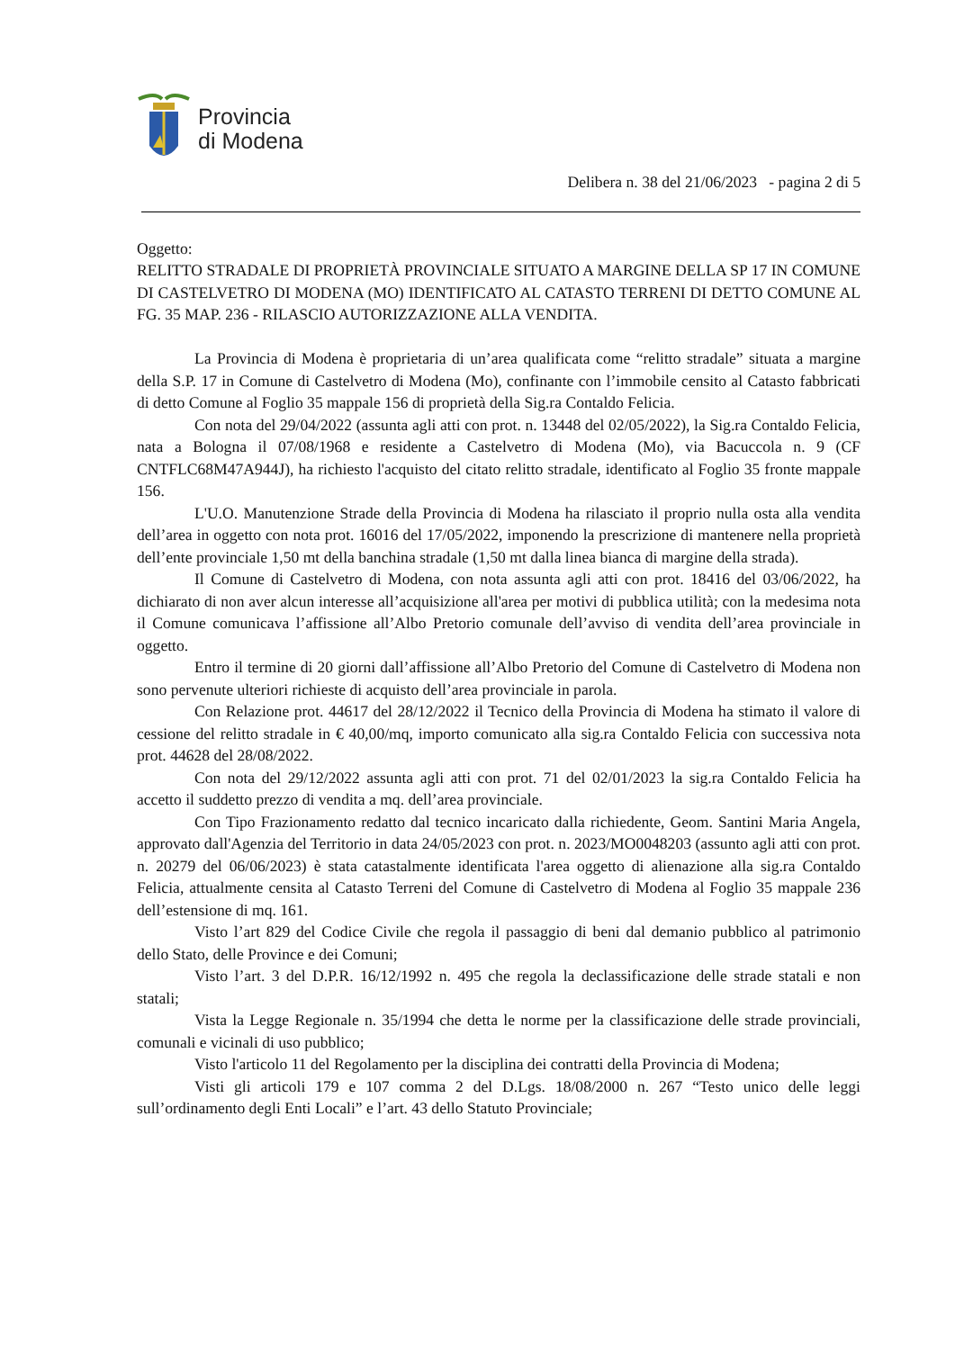Provincia
di Modena
Delibera n. 38 del 21/06/2023 - pagina 2 di 5
Oggetto:
RELITTO STRADALE DI PROPRIETÀ PROVINCIALE SITUATO A MARGINE DELLA SP 17 IN COMUNE DI CASTELVETRO DI MODENA (MO) IDENTIFICATO AL CATASTO TERRENI DI DETTO COMUNE AL FG. 35 MAP. 236 - RILASCIO AUTORIZZAZIONE ALLA VENDITA.
La Provincia di Modena è proprietaria di un’area qualificata come “relitto stradale” situata a margine della S.P. 17 in Comune di Castelvetro di Modena (Mo), confinante con l’immobile censito al Catasto fabbricati di detto Comune al Foglio 35 mappale 156 di proprietà della Sig.ra Contaldo Felicia.
Con nota del 29/04/2022 (assunta agli atti con prot. n. 13448 del 02/05/2022), la Sig.ra Contaldo Felicia, nata a Bologna il 07/08/1968 e residente a Castelvetro di Modena (Mo), via Bacuccola n. 9 (CF CNTFLC68M47A944J), ha richiesto l'acquisto del citato relitto stradale, identificato al Foglio 35 fronte mappale 156.
L'U.O. Manutenzione Strade della Provincia di Modena ha rilasciato il proprio nulla osta alla vendita dell’area in oggetto con nota prot. 16016 del 17/05/2022, imponendo la prescrizione di mantenere nella proprietà dell’ente provinciale 1,50 mt della banchina stradale (1,50 mt dalla linea bianca di margine della strada).
Il Comune di Castelvetro di Modena, con nota assunta agli atti con prot. 18416 del 03/06/2022, ha dichiarato di non aver alcun interesse all’acquisizione all'area per motivi di pubblica utilità; con la medesima nota il Comune comunicava l’affissione all’Albo Pretorio comunale dell’avviso di vendita dell’area provinciale in oggetto.
Entro il termine di 20 giorni dall’affissione all’Albo Pretorio del Comune di Castelvetro di Modena non sono pervenute ulteriori richieste di acquisto dell’area provinciale in parola.
Con Relazione prot. 44617 del 28/12/2022 il Tecnico della Provincia di Modena ha stimato il valore di cessione del relitto stradale in € 40,00/mq, importo comunicato alla sig.ra Contaldo Felicia con successiva nota prot. 44628 del 28/08/2022.
Con nota del 29/12/2022 assunta agli atti con prot. 71 del 02/01/2023 la sig.ra Contaldo Felicia ha accetto il suddetto prezzo di vendita a mq. dell’area provinciale.
Con Tipo Frazionamento redatto dal tecnico incaricato dalla richiedente, Geom. Santini Maria Angela, approvato dall'Agenzia del Territorio in data 24/05/2023 con prot. n. 2023/MO0048203 (assunto agli atti con prot. n. 20279 del 06/06/2023) è stata catastalmente identificata l'area oggetto di alienazione alla sig.ra Contaldo Felicia, attualmente censita al Catasto Terreni del Comune di Castelvetro di Modena al Foglio 35 mappale 236 dell’estensione di mq. 161.
Visto l’art 829 del Codice Civile che regola il passaggio di beni dal demanio pubblico al patrimonio dello Stato, delle Province e dei Comuni;
Visto l’art. 3 del D.P.R. 16/12/1992 n. 495 che regola la declassificazione delle strade statali e non statali;
Vista la Legge Regionale n. 35/1994 che detta le norme per la classificazione delle strade provinciali, comunali e vicinali di uso pubblico;
Visto l'articolo 11 del Regolamento per la disciplina dei contratti della Provincia di Modena;
Visti gli articoli 179 e 107 comma 2 del D.Lgs. 18/08/2000 n. 267 “Testo unico delle leggi sull’ordinamento degli Enti Locali” e l’art. 43 dello Statuto Provinciale;